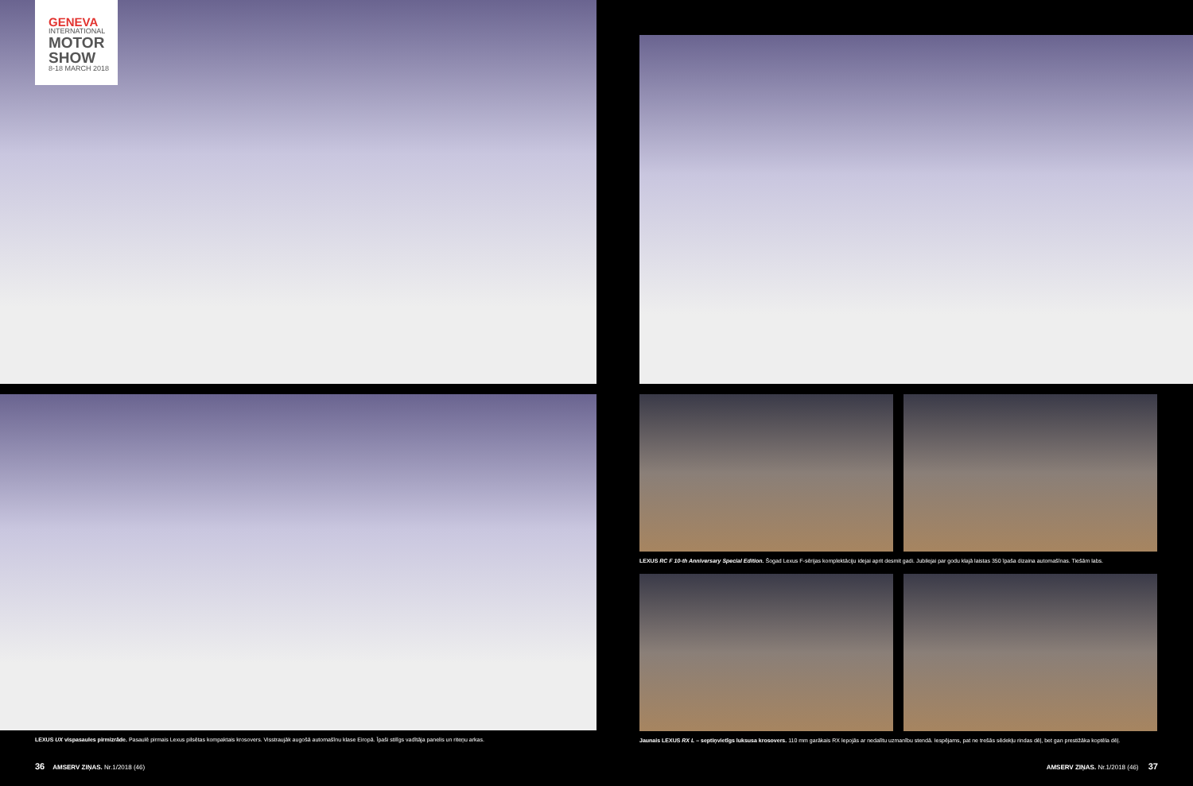GENEVA
INTERNATIONAL
MOTOR SHOW
8-18 MARCH 2018
LEXUS UX vispasaules pirmizrāde. Pasaulē pirmais Lexus pilsētas kompaktais krosovers. Visstraujāk augošā automašīnu klase Eiropā. Īpaši stilīgs vadītāja panelis un riteņu arkas.
LEXUS RC F 10-th Anniversary Special Edition. Šogad Lexus F-sērijas komplektāciju idejai aprit desmit gadi. Jubilejai par godu klajā laistas 350 īpaša dizaina automašīnas. Tiešām labs.
Jaunais LEXUS RX L – septiņvietīgs luksusa krosovers. 110 mm garākais RX lepojās ar nedalītu uzmanību stendā. Iespējams, pat ne trešās sēdekļu rindas dēļ, bet gan prestižāka koptēla dēļ.
36 AMSERV ZIŅAS. Nr.1/2018 (46) AMSERV ZIŅAS. Nr.1/2018 (46) 37